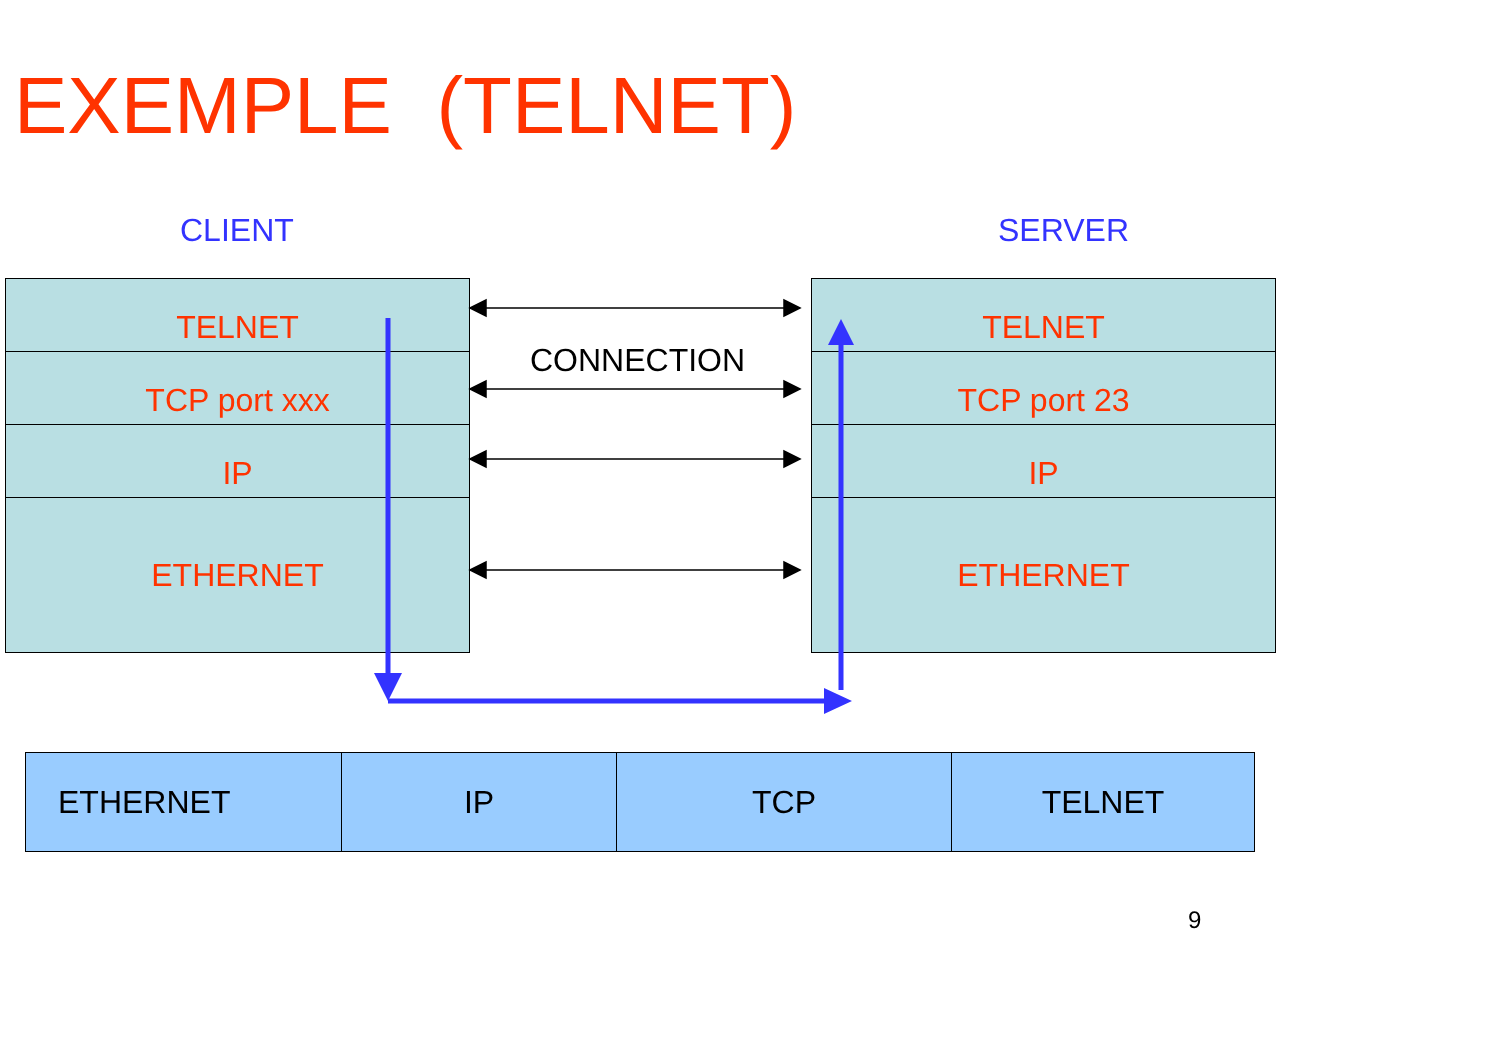EXEMPLE (TELNET)
CLIENT SERVER
TELNET
TCP port xxx
IP
ETHERNET
TELNET
TCP port 23
IP
ETHERNET
CONNECTION
| ETHERNET | IP | TCP | TELNET |
9